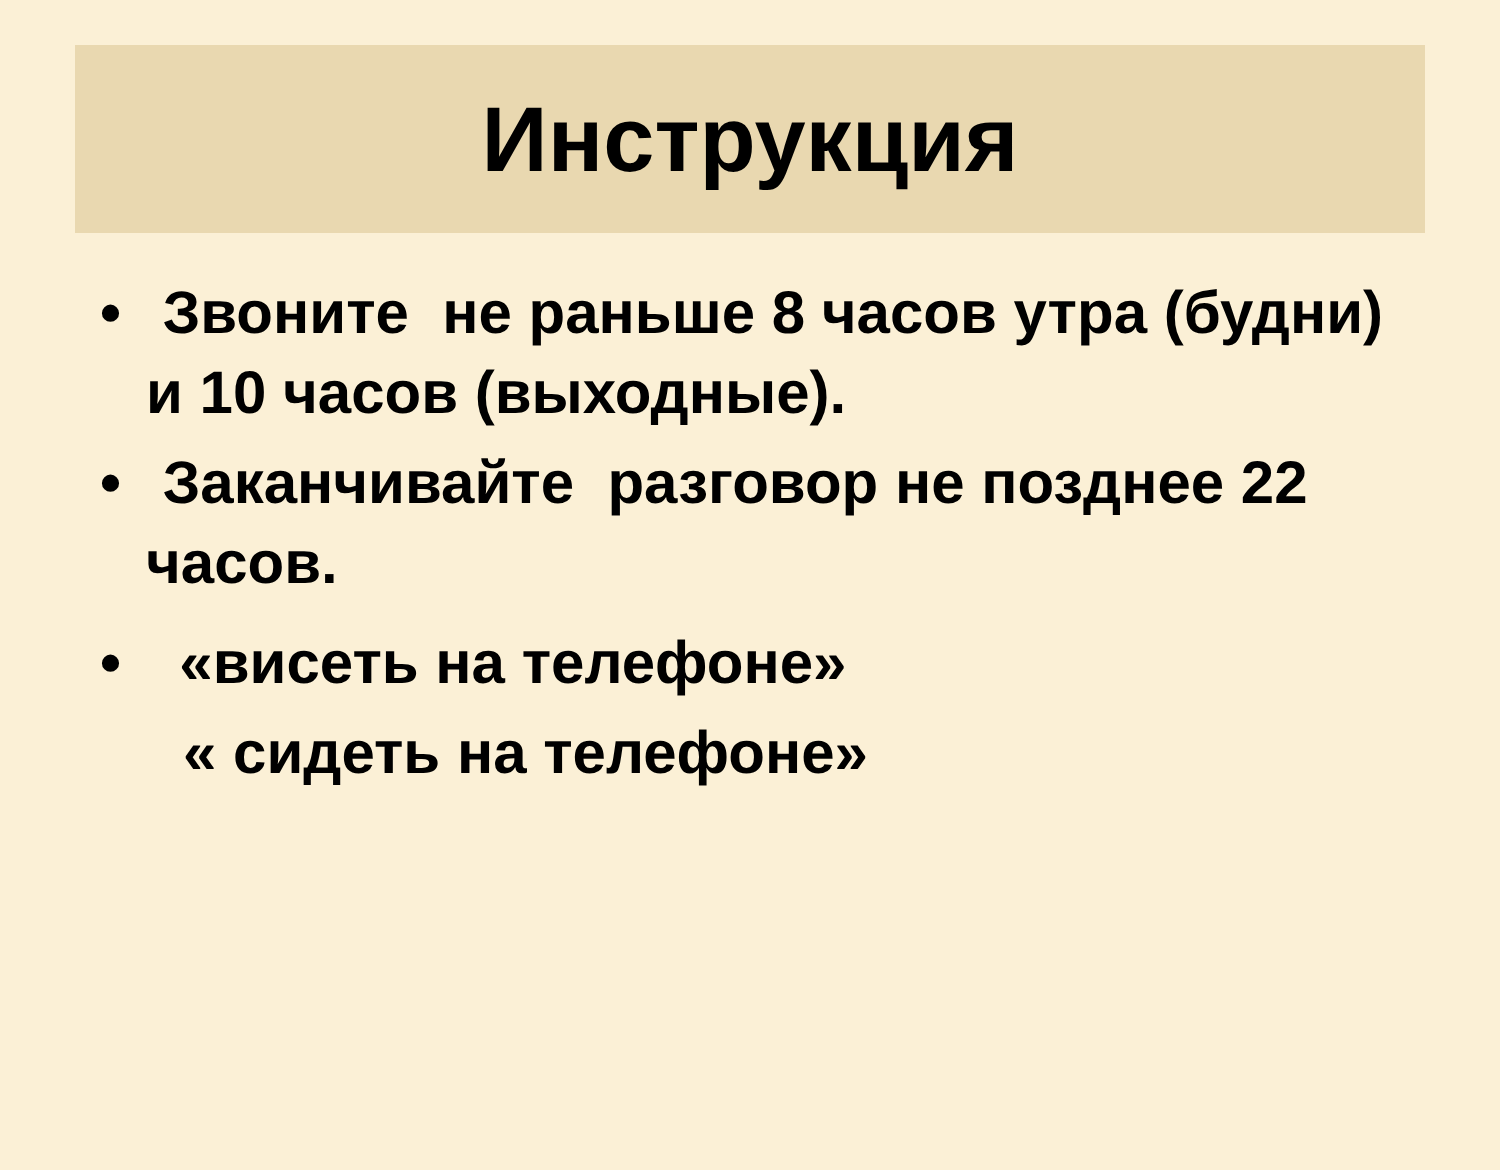Инструкция
• Звоните не раньше 8 часов утра (будни) и 10 часов (выходные).
• Заканчивайте разговор не позднее 22 часов.
• «висеть на телефоне»
« сидеть на телефоне»